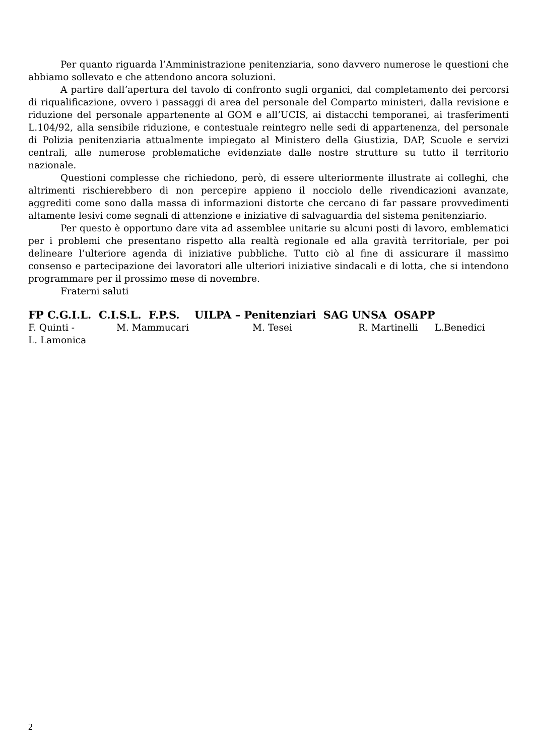Per quanto riguarda l’Amministrazione penitenziaria, sono davvero numerose le questioni che abbiamo sollevato e che attendono ancora soluzioni.
A partire dall’apertura del tavolo di confronto sugli organici, dal completamento dei percorsi di riqualificazione, ovvero i passaggi di area del personale del Comparto ministeri, dalla revisione e riduzione del personale appartenente al GOM e all’UCIS, ai distacchi temporanei, ai trasferimenti L.104/92, alla sensibile riduzione, e contestuale reintegro nelle sedi di appartenenza, del personale di Polizia penitenziaria attualmente impiegato al Ministero della Giustizia, DAP, Scuole e servizi centrali, alle numerose problematiche evidenziate dalle nostre strutture su tutto il territorio nazionale.
Questioni complesse che richiedono, però, di essere ulteriormente illustrate ai colleghi, che altrimenti rischierebbero di non percepire appieno il nocciolo delle rivendicazioni avanzate, aggrediti come sono dalla massa di informazioni distorte che cercano di far passare provvedimenti altamente lesivi come segnali di attenzione e iniziative di salvaguardia del sistema penitenziario.
Per questo è opportuno dare vita ad assemblee unitarie su alcuni posti di lavoro, emblematici per i problemi che presentano rispetto alla realtà regionale ed alla gravità territoriale, per poi delineare l’ulteriore agenda di iniziative pubbliche. Tutto ciò al fine di assicurare il massimo consenso e partecipazione dei lavoratori alle ulteriori iniziative sindacali e di lotta, che si intendono programmare per il prossimo mese di novembre.
Fraterni saluti
FP C.G.I.L. C.I.S.L. F.P.S. UILPA – Penitenziari SAG UNSA OSAPP
F. Quinti - M. Mammucari M. Tesei R. Martinelli L.Benedici
L. Lamonica
2